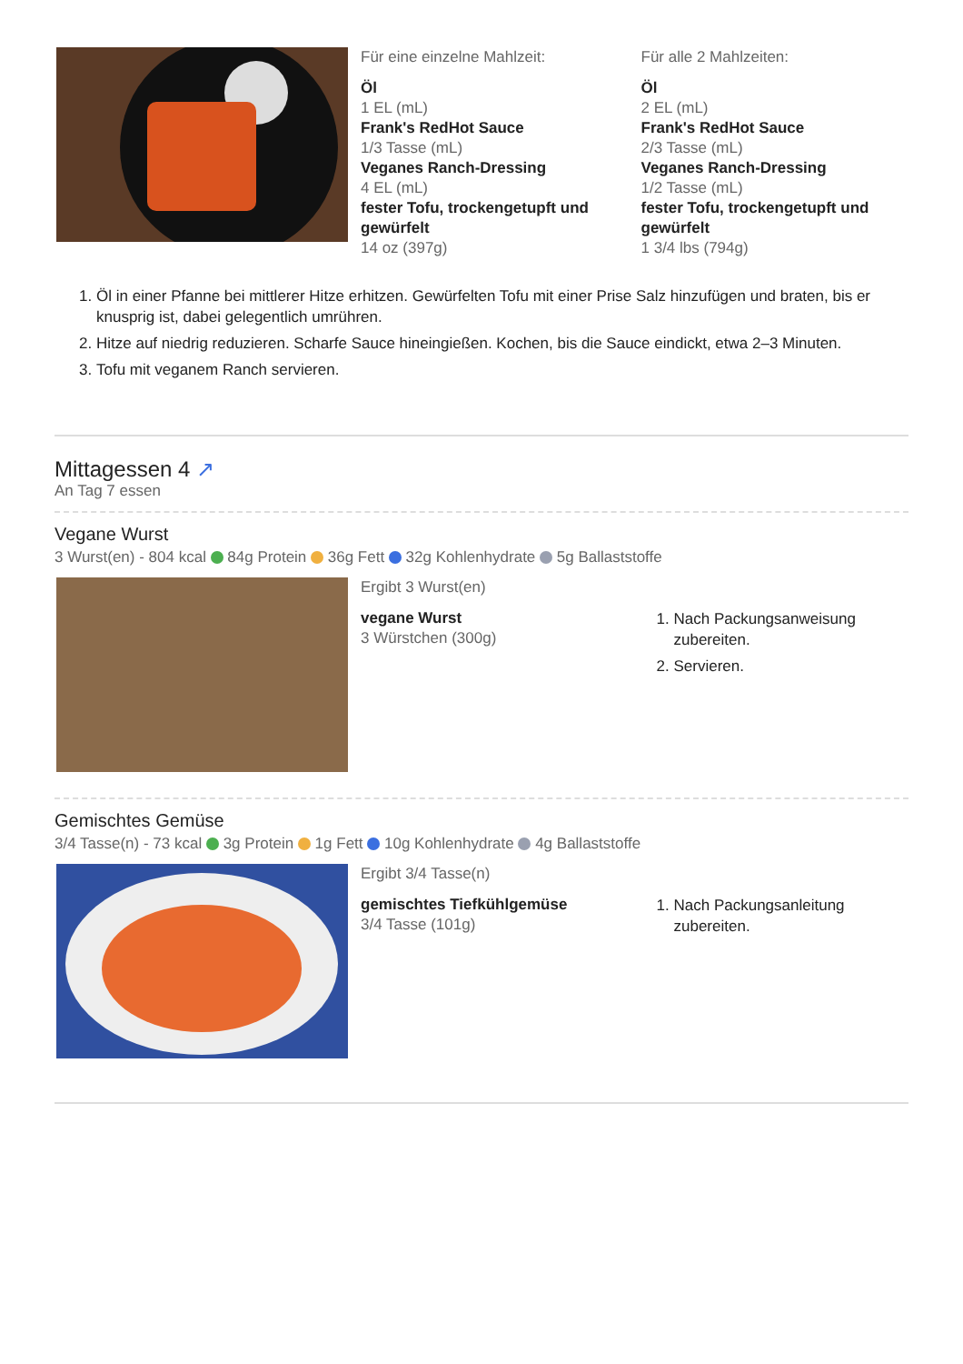Für eine einzelne Mahlzeit:
Öl
1 EL (mL)
Frank's RedHot Sauce
1/3 Tasse (mL)
Veganes Ranch-Dressing
4 EL (mL)
fester Tofu, trockengetupft und gewürfelt
14 oz (397g)
Für alle 2 Mahlzeiten:
Öl
2 EL (mL)
Frank's RedHot Sauce
2/3 Tasse (mL)
Veganes Ranch-Dressing
1/2 Tasse (mL)
fester Tofu, trockengetupft und gewürfelt
1 3/4 lbs (794g)
1. Öl in einer Pfanne bei mittlerer Hitze erhitzen. Gewürfelten Tofu mit einer Prise Salz hinzufügen und braten, bis er knusprig ist, dabei gelegentlich umrühren.
2. Hitze auf niedrig reduzieren. Scharfe Sauce hineingießen. Kochen, bis die Sauce eindickt, etwa 2–3 Minuten.
3. Tofu mit veganem Ranch servieren.
Mittagessen 4 ↗
An Tag 7 essen
Vegane Wurst
3 Wurst(en) - 804 kcal 84g Protein 36g Fett 32g Kohlenhydrate 5g Ballaststoffe
Ergibt 3 Wurst(en)
vegane Wurst
3 Würstchen (300g)
1. Nach Packungsanweisung zubereiten.
2. Servieren.
Gemischtes Gemüse
3/4 Tasse(n) - 73 kcal 3g Protein 1g Fett 10g Kohlenhydrate 4g Ballaststoffe
Ergibt 3/4 Tasse(n)
gemischtes Tiefkühlgemüse
3/4 Tasse (101g)
1. Nach Packungsanleitung zubereiten.